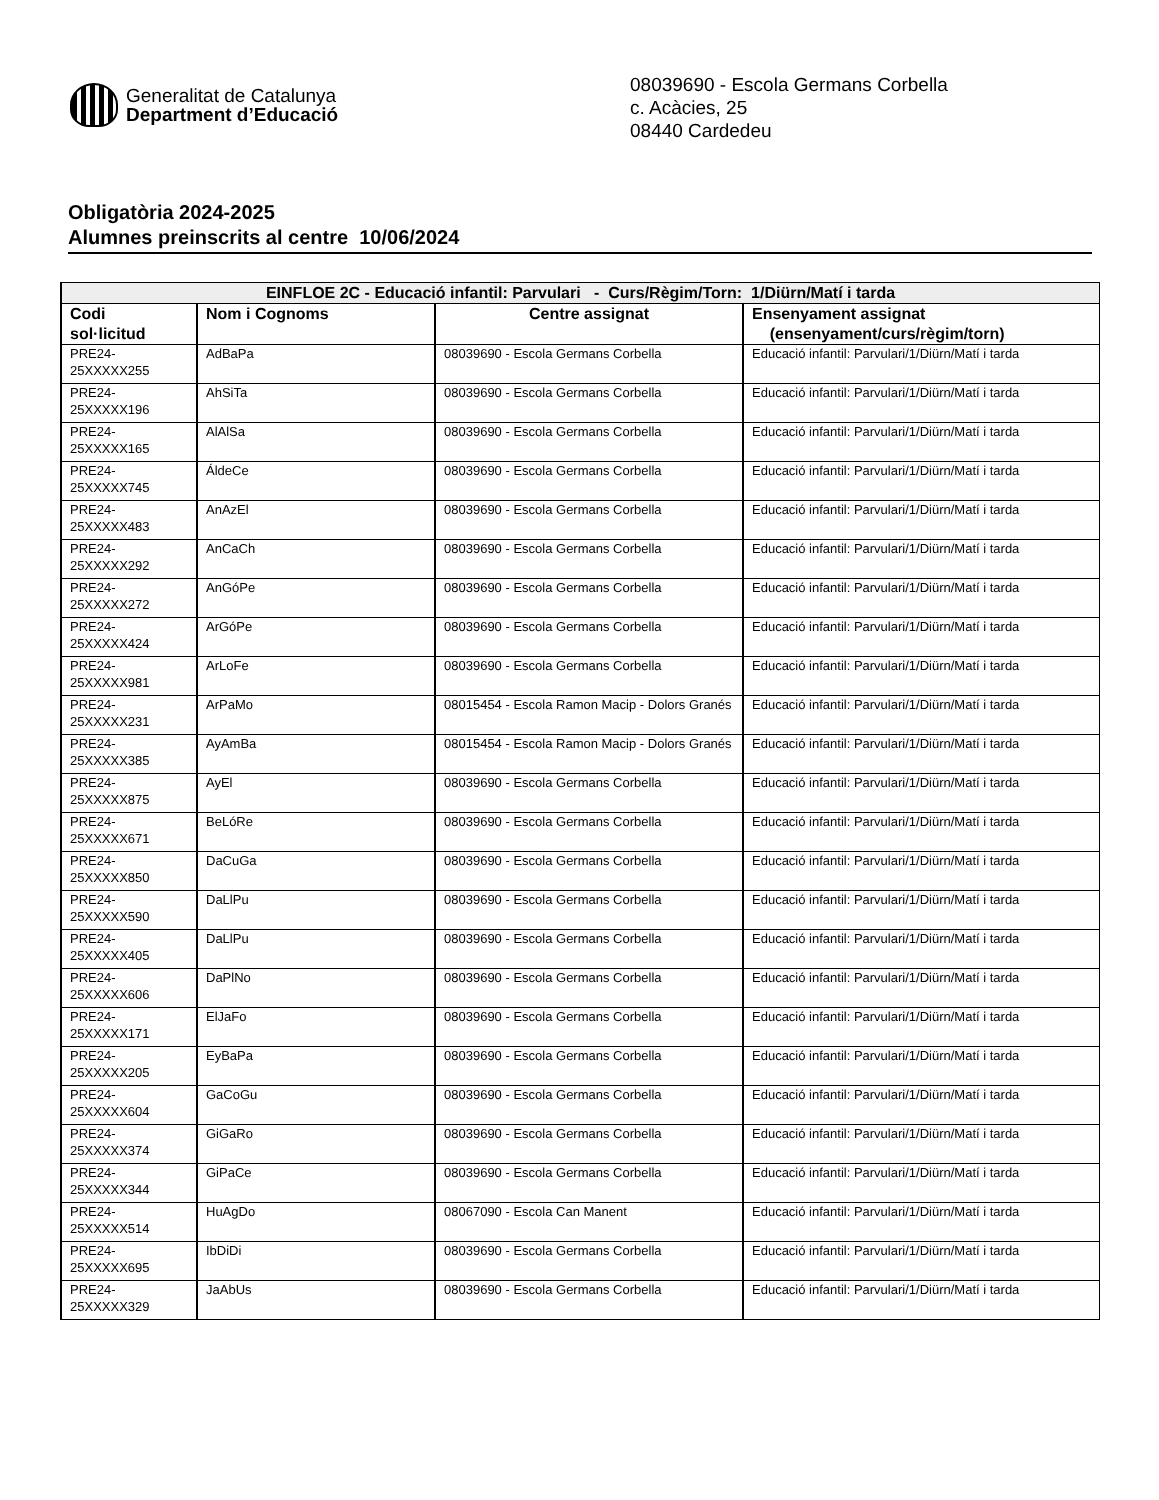Generalitat de Catalunya
Department d’Educació
08039690 - Escola Germans Corbella
c. Acàcies, 25
08440 Cardedeu
Obligatòria 2024-2025
Alumnes preinscrits al centre 10/06/2024
| EINFLOE 2C - Educació infantil: Parvulari - Curs/Règim/Torn: 1/Diürn/Matí i tarda | | | |
| --- | --- | --- | --- |
| Codi sol·licitud | Nom i Cognoms | Centre assignat | Ensenyament assignat (ensenyament/curs/règim/torn) |
| PRE24- 25XXXXX255 | AdBaPa | 08039690 - Escola Germans Corbella | Educació infantil: Parvulari/1/Diürn/Matí i tarda |
| PRE24- 25XXXXX196 | AhSiTa | 08039690 - Escola Germans Corbella | Educació infantil: Parvulari/1/Diürn/Matí i tarda |
| PRE24- 25XXXXX165 | AlAlSa | 08039690 - Escola Germans Corbella | Educació infantil: Parvulari/1/Diürn/Matí i tarda |
| PRE24- 25XXXXX745 | ÁldeCe | 08039690 - Escola Germans Corbella | Educació infantil: Parvulari/1/Diürn/Matí i tarda |
| PRE24- 25XXXXX483 | AnAzEl | 08039690 - Escola Germans Corbella | Educació infantil: Parvulari/1/Diürn/Matí i tarda |
| PRE24- 25XXXXX292 | AnCaCh | 08039690 - Escola Germans Corbella | Educació infantil: Parvulari/1/Diürn/Matí i tarda |
| PRE24- 25XXXXX272 | AnGóPe | 08039690 - Escola Germans Corbella | Educació infantil: Parvulari/1/Diürn/Matí i tarda |
| PRE24- 25XXXXX424 | ArGóPe | 08039690 - Escola Germans Corbella | Educació infantil: Parvulari/1/Diürn/Matí i tarda |
| PRE24- 25XXXXX981 | ArLoFe | 08039690 - Escola Germans Corbella | Educació infantil: Parvulari/1/Diürn/Matí i tarda |
| PRE24- 25XXXXX231 | ArPaMo | 08015454 - Escola Ramon Macip - Dolors Granés | Educació infantil: Parvulari/1/Diürn/Matí i tarda |
| PRE24- 25XXXXX385 | AyAmBa | 08015454 - Escola Ramon Macip - Dolors Granés | Educació infantil: Parvulari/1/Diürn/Matí i tarda |
| PRE24- 25XXXXX875 | AyEl | 08039690 - Escola Germans Corbella | Educació infantil: Parvulari/1/Diürn/Matí i tarda |
| PRE24- 25XXXXX671 | BeLóRe | 08039690 - Escola Germans Corbella | Educació infantil: Parvulari/1/Diürn/Matí i tarda |
| PRE24- 25XXXXX850 | DaCuGa | 08039690 - Escola Germans Corbella | Educació infantil: Parvulari/1/Diürn/Matí i tarda |
| PRE24- 25XXXXX590 | DaLlPu | 08039690 - Escola Germans Corbella | Educació infantil: Parvulari/1/Diürn/Matí i tarda |
| PRE24- 25XXXXX405 | DaLlPu | 08039690 - Escola Germans Corbella | Educació infantil: Parvulari/1/Diürn/Matí i tarda |
| PRE24- 25XXXXX606 | DaPlNo | 08039690 - Escola Germans Corbella | Educació infantil: Parvulari/1/Diürn/Matí i tarda |
| PRE24- 25XXXXX171 | ElJaFo | 08039690 - Escola Germans Corbella | Educació infantil: Parvulari/1/Diürn/Matí i tarda |
| PRE24- 25XXXXX205 | EyBaPa | 08039690 - Escola Germans Corbella | Educació infantil: Parvulari/1/Diürn/Matí i tarda |
| PRE24- 25XXXXX604 | GaCoGu | 08039690 - Escola Germans Corbella | Educació infantil: Parvulari/1/Diürn/Matí i tarda |
| PRE24- 25XXXXX374 | GiGaRo | 08039690 - Escola Germans Corbella | Educació infantil: Parvulari/1/Diürn/Matí i tarda |
| PRE24- 25XXXXX344 | GiPaCe | 08039690 - Escola Germans Corbella | Educació infantil: Parvulari/1/Diürn/Matí i tarda |
| PRE24- 25XXXXX514 | HuAgDo | 08067090 - Escola Can Manent | Educació infantil: Parvulari/1/Diürn/Matí i tarda |
| PRE24- 25XXXXX695 | IbDiDi | 08039690 - Escola Germans Corbella | Educació infantil: Parvulari/1/Diürn/Matí i tarda |
| PRE24- 25XXXXX329 | JaAbUs | 08039690 - Escola Germans Corbella | Educació infantil: Parvulari/1/Diürn/Matí i tarda |